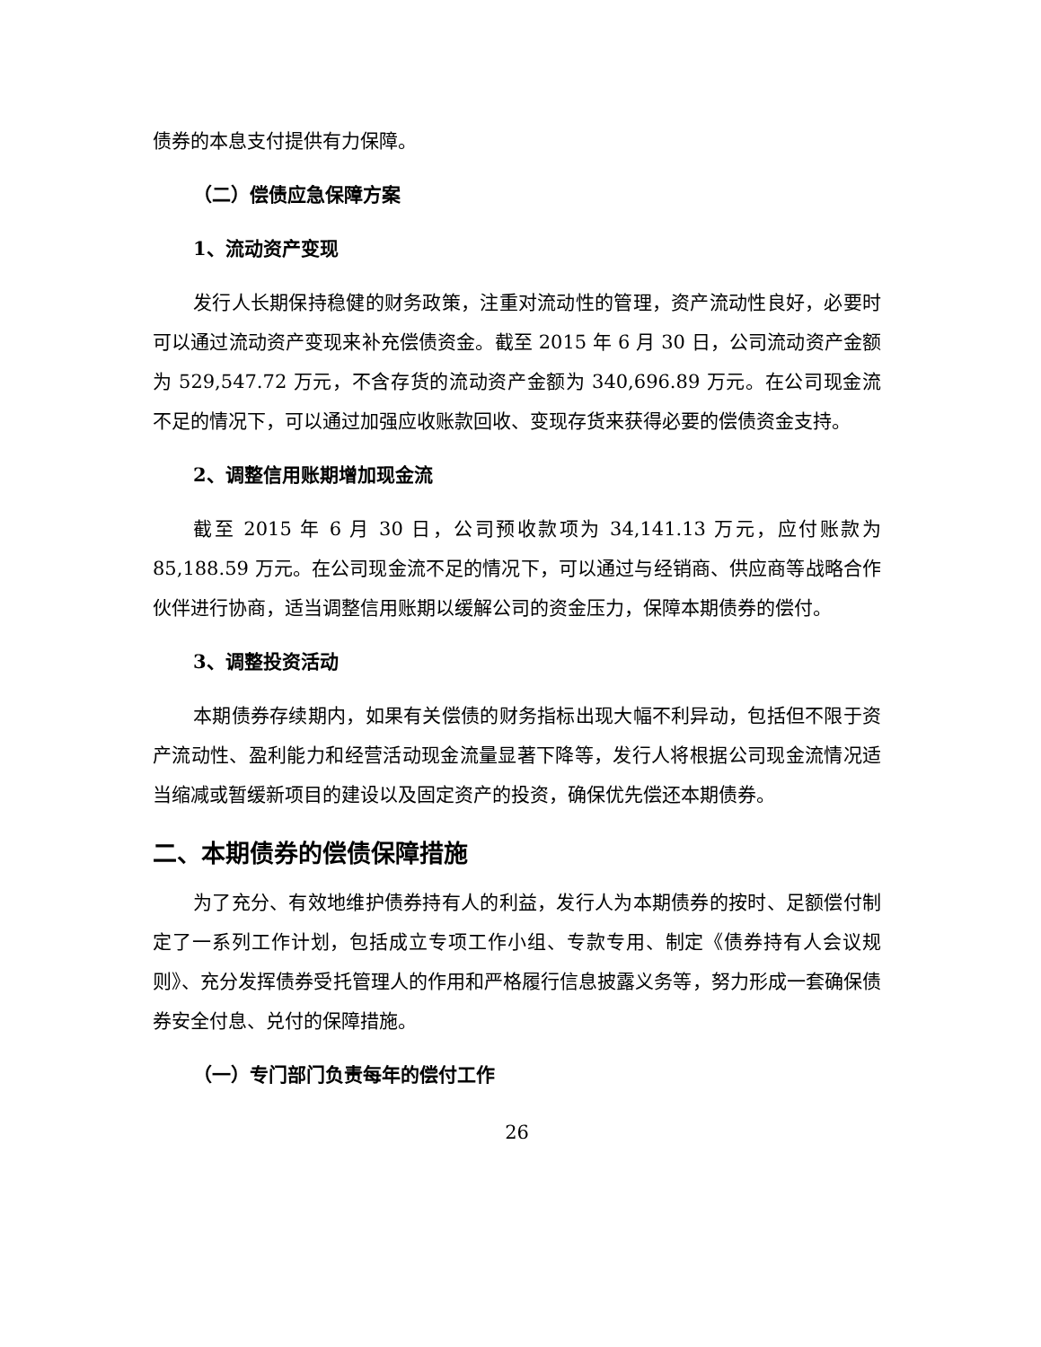债券的本息支付提供有力保障。
（二）偿债应急保障方案
1、流动资产变现
发行人长期保持稳健的财务政策，注重对流动性的管理，资产流动性良好，必要时可以通过流动资产变现来补充偿债资金。截至 2015 年 6 月 30 日，公司流动资产金额为 529,547.72 万元，不含存货的流动资产金额为 340,696.89 万元。在公司现金流不足的情况下，可以通过加强应收账款回收、变现存货来获得必要的偿债资金支持。
2、调整信用账期增加现金流
截至 2015 年 6 月 30 日，公司预收款项为 34,141.13 万元，应付账款为 85,188.59 万元。在公司现金流不足的情况下，可以通过与经销商、供应商等战略合作伙伴进行协商，适当调整信用账期以缓解公司的资金压力，保障本期债券的偿付。
3、调整投资活动
本期债券存续期内，如果有关偿债的财务指标出现大幅不利异动，包括但不限于资产流动性、盈利能力和经营活动现金流量显著下降等，发行人将根据公司现金流情况适当缩减或暂缓新项目的建设以及固定资产的投资，确保优先偿还本期债券。
二、本期债券的偿债保障措施
为了充分、有效地维护债券持有人的利益，发行人为本期债券的按时、足额偿付制定了一系列工作计划，包括成立专项工作小组、专款专用、制定《债券持有人会议规则》、充分发挥债券受托管理人的作用和严格履行信息披露义务等，努力形成一套确保债券安全付息、兑付的保障措施。
（一）专门部门负责每年的偿付工作
26